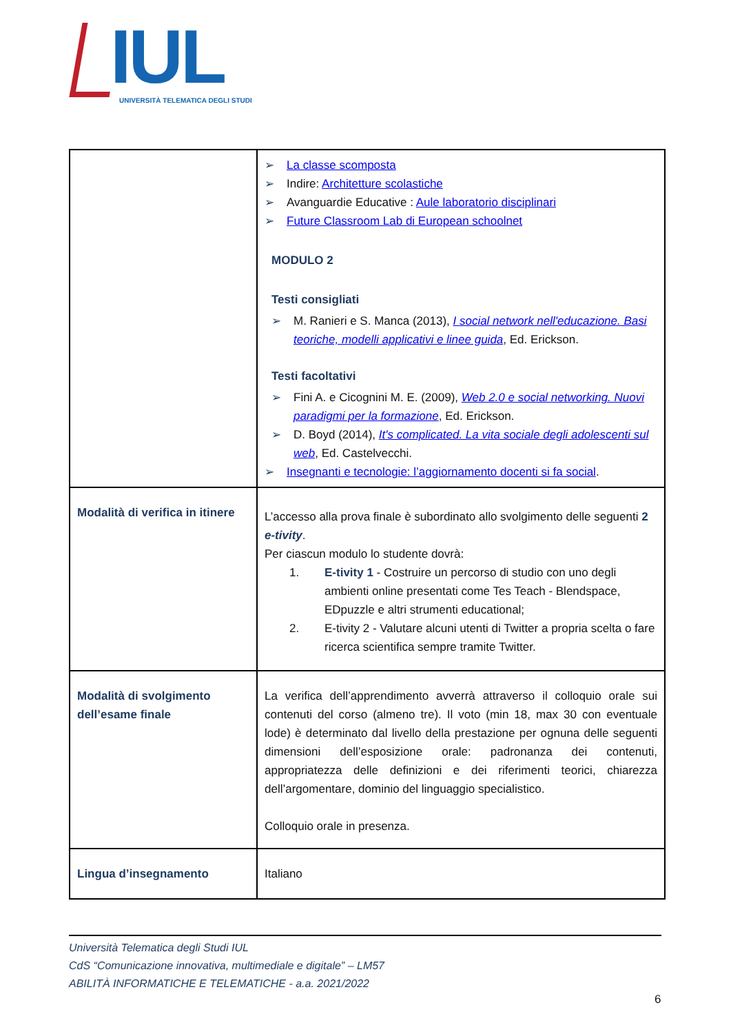IUL
UNIVERSITÀ TELEMATICA DEGLI STUDI
| | ➢ La classe scomposta ➢ Indire: Architetture scolastiche ➢ Avanguardie Educative : Aule laboratorio disciplinari ➢ Future Classroom Lab di European schoolnet MODULO 2 Testi consigliati ➢ M. Ranieri e S. Manca (2013), I social network nell'educazione. Basi teoriche, modelli applicativi e linee guida , Ed. Erickson. Testi facoltativi ➢ Fini A. e Cicognini M. E. (2009), Web 2.0 e social networking. Nuovi paradigmi per la formazione , Ed. Erickson. ➢ D. Boyd (2014), It's complicated. La vita sociale degli adolescenti sul web , Ed. Castelvecchi. ➢ Insegnanti e tecnologie: l’aggiornamento docenti si fa social . |
| Modalità di verifica in itinere | L’accesso alla prova finale è subordinato allo svolgimento delle seguenti 2 e-tivity . Per ciascun modulo lo studente dovrà: 1. E-tivity 1 - Costruire un percorso di studio con uno degli ambienti online presentati come Tes Teach - Blendspace, EDpuzzle e altri strumenti educational; 2. E-tivity 2 - Valutare alcuni utenti di Twitter a propria scelta o fare ricerca scientifica sempre tramite Twitter. |
| Modalità di svolgimento dell’esame finale | La verifica dell’apprendimento avverrà attraverso il colloquio orale sui contenuti del corso (almeno tre). Il voto (min 18, max 30 con eventuale lode) è determinato dal livello della prestazione per ognuna delle seguenti dimensioni dell’esposizione orale: padronanza dei contenuti, appropriatezza delle definizioni e dei riferimenti teorici, chiarezza dell’argomentare, dominio del linguaggio specialistico. Colloquio orale in presenza. |
| Lingua d’insegnamento | Italiano |
Università Telematica degli Studi IUL
CdS “Comunicazione innovativa, multimediale e digitale” – LM57
ABILITÀ INFORMATICHE E TELEMATICHE - a.a. 2021/2022
6